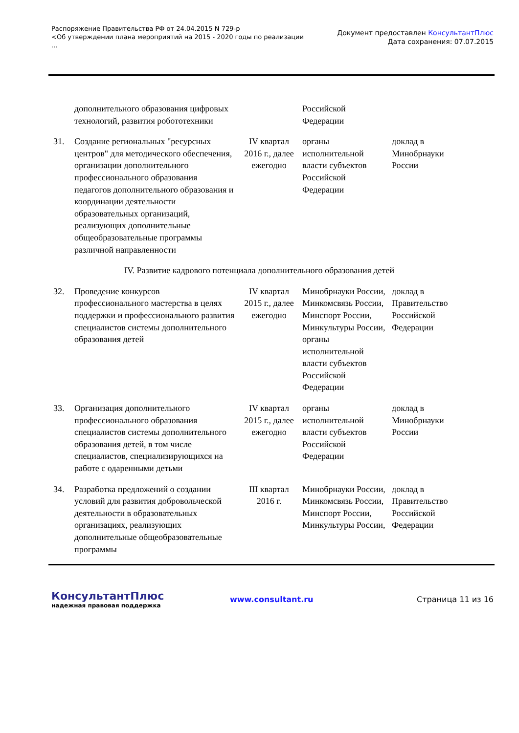Распоряжение Правительства РФ от 24.04.2015 N 729-р
<Об утверждении плана мероприятий на 2015 - 2020 годы по реализации
...
Документ предоставлен КонсультантПлюс
Дата сохранения: 07.07.2015
| | дополнительного образования цифровых технологий, развития робототехники | | Российской Федерации | |
| 31. | Создание региональных "ресурсных центров" для методического обеспечения, организации дополнительного профессионального образования педагогов дополнительного образования и координации деятельности образовательных организаций, реализующих дополнительные общеобразовательные программы различной направленности | IV квартал 2016 г., далее ежегодно | органы исполнительной власти субъектов Российской Федерации | доклад в Минобрнауки России |
| IV. Развитие кадрового потенциала дополнительного образования детей | | | | |
| 32. | Проведение конкурсов профессионального мастерства в целях поддержки и профессионального развития специалистов системы дополнительного образования детей | IV квартал 2015 г., далее ежегодно | Минобрнауки России, Минкомсвязь России, Минспорт России, Минкультуры России, органы исполнительной власти субъектов Российской Федерации | доклад в Правительство Российской Федерации |
| 33. | Организация дополнительного профессионального образования специалистов системы дополнительного образования детей, в том числе специалистов, специализирующихся на работе с одаренными детьми | IV квартал 2015 г., далее ежегодно | органы исполнительной власти субъектов Российской Федерации | доклад в Минобрнауки России |
| 34. | Разработка предложений о создании условий для развития добровольческой деятельности в образовательных организациях, реализующих дополнительные общеобразовательные программы | III квартал 2016 г. | Минобрнауки России, Минкомсвязь России, Минспорт России, Минкультуры России, | доклад в Правительство Российской Федерации |
КонсультантПлюс
надежная правовая поддержка
www.consultant.ru Страница 11 из 16